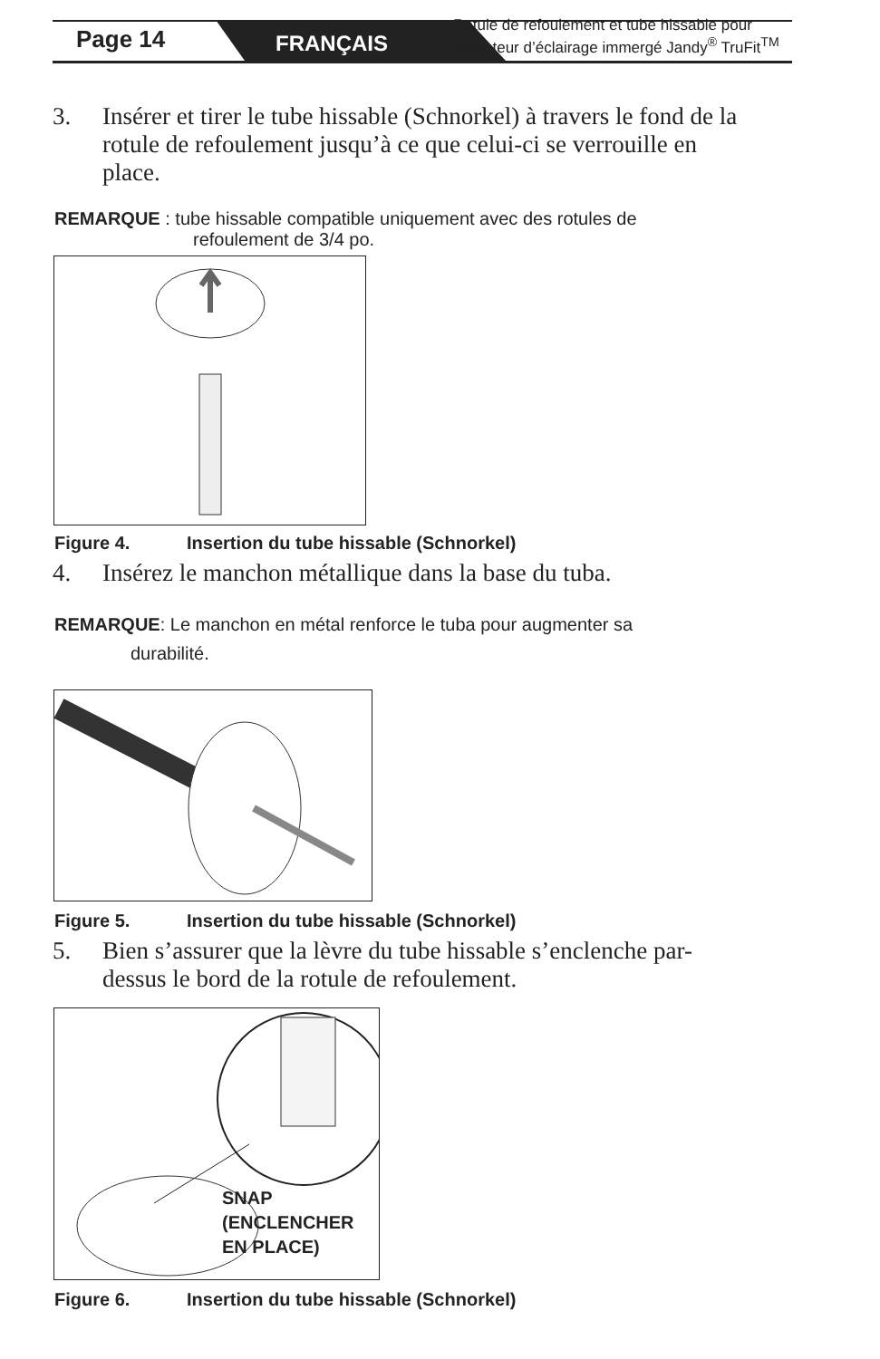Page 14 FRANÇAIS
Rotule de refoulement et tube hissable pour
barboteur d’éclairage immergé Jandy<sup>®</sup> TruFit<sup>TM</sup>
3. Insérer et tirer le tube hissable (Schnorkel) à travers le fond de la rotule de refoulement jusqu’à ce que celui-ci se verrouille en place.
REMARQUE : tube hissable compatible uniquement avec des rotules de
refoulement de 3/4 po.
Figure 4. Insertion du tube hissable (Schnorkel)
4. Insérez le manchon métallique dans la base du tuba.
REMARQUE: Le manchon en métal renforce le tuba pour augmenter sa
durabilité.
Figure 5. Insertion du tube hissable (Schnorkel)
5. Bien s’assurer que la lèvre du tube hissable s’enclenche par-dessus le bord de la rotule de refoulement.
SNAP
(ENCLENCHER
EN PLACE)
Figure 6. Insertion du tube hissable (Schnorkel)